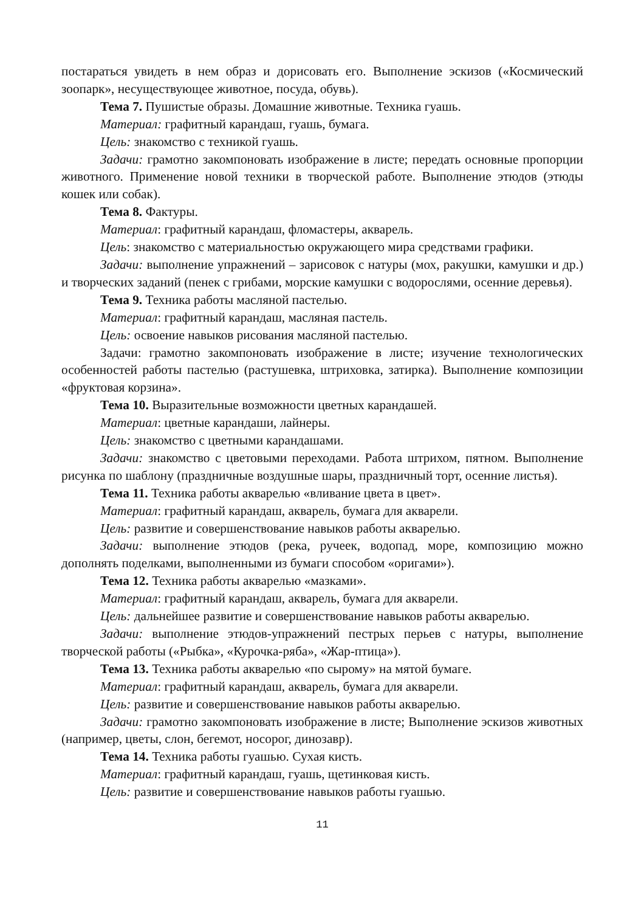постараться увидеть в нем образ и дорисовать его. Выполнение эскизов («Космический зоопарк», несуществующее животное, посуда, обувь).
Тема 7. Пушистые образы. Домашние животные. Техника гуашь.
Материал: графитный карандаш, гуашь, бумага.
Цель: знакомство с техникой гуашь.
Задачи: грамотно закомпоновать изображение в листе; передать основные пропорции животного. Применение новой техники в творческой работе. Выполнение этюдов (этюды кошек или собак).
Тема 8. Фактуры.
Материал: графитный карандаш, фломастеры, акварель.
Цель: знакомство с материальностью окружающего мира средствами графики.
Задачи: выполнение упражнений – зарисовок с натуры (мох, ракушки, камушки и др.) и творческих заданий (пенек с грибами, морские камушки с водорослями, осенние деревья).
Тема 9. Техника работы масляной пастелью.
Материал: графитный карандаш, масляная пастель.
Цель: освоение навыков рисования масляной пастелью.
Задачи: грамотно закомпоновать изображение в листе; изучение технологических особенностей работы пастелью (растушевка, штриховка, затирка). Выполнение композиции «фруктовая корзина».
Тема 10. Выразительные возможности цветных карандашей.
Материал: цветные карандаши, лайнеры.
Цель: знакомство с цветными карандашами.
Задачи: знакомство с цветовыми переходами. Работа штрихом, пятном. Выполнение рисунка по шаблону (праздничные воздушные шары, праздничный торт, осенние листья).
Тема 11. Техника работы акварелью «вливание цвета в цвет».
Материал: графитный карандаш, акварель, бумага для акварели.
Цель: развитие и совершенствование навыков работы акварелью.
Задачи: выполнение этюдов (река, ручеек, водопад, море, композицию можно дополнять поделками, выполненными из бумаги способом «оригами»).
Тема 12. Техника работы акварелью «мазками».
Материал: графитный карандаш, акварель, бумага для акварели.
Цель: дальнейшее развитие и совершенствование навыков работы акварелью.
Задачи: выполнение этюдов-упражнений пестрых перьев с натуры, выполнение творческой работы («Рыбка», «Курочка-ряба», «Жар-птица»).
Тема 13. Техника работы акварелью «по сырому» на мятой бумаге.
Материал: графитный карандаш, акварель, бумага для акварели.
Цель: развитие и совершенствование навыков работы акварелью.
Задачи: грамотно закомпоновать изображение в листе; Выполнение эскизов животных (например, цветы, слон, бегемот, носорог, динозавр).
Тема 14. Техника работы гуашью. Сухая кисть.
Материал: графитный карандаш, гуашь, щетинковая кисть.
Цель: развитие и совершенствование навыков работы гуашью.
11